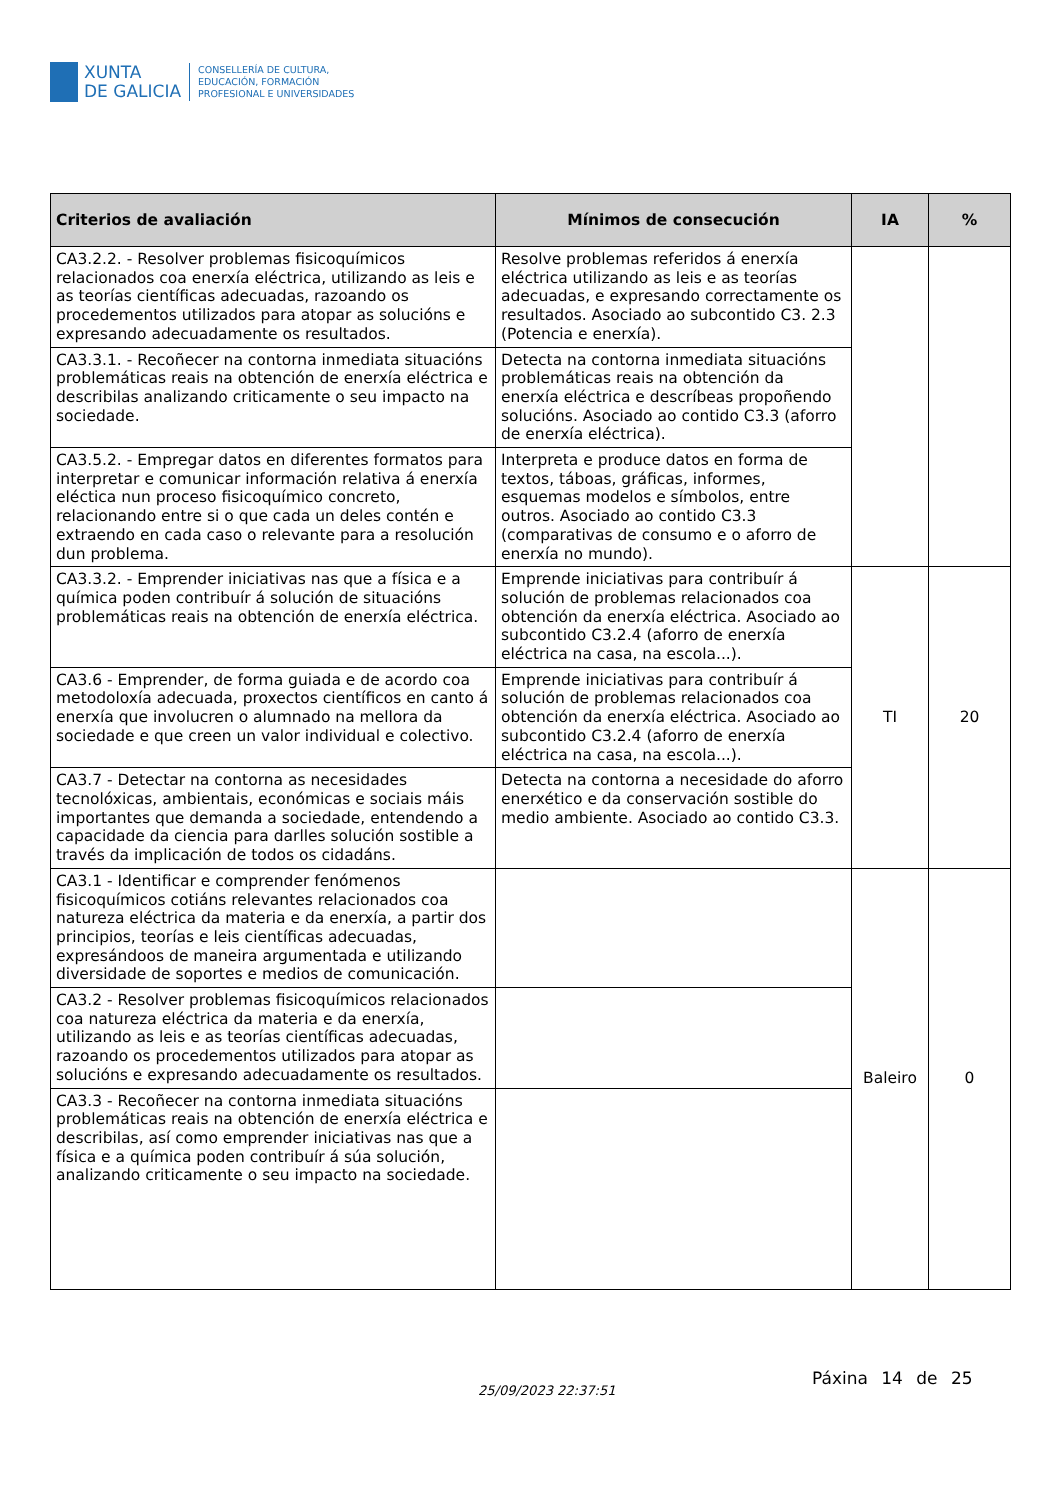XUNTA
DE GALICIA
CONSELLERÍA DE CULTURA,
EDUCACIÓN, FORMACIÓN
PROFESIONAL E UNIVERSIDADES
| Criterios de avaliación | Mínimos de consecución | IA | % |
| --- | --- | --- | --- |
| CA3.2.2. - Resolver problemas fisicoquímicos relacionados coa enerxía eléctrica, utilizando as leis e as teorías científicas adecuadas, razoando os procedementos utilizados para atopar as solucións e expresando adecuadamente os resultados. | Resolve problemas referidos á enerxía eléctrica utilizando as leis e as teorías adecuadas, e expresando correctamente os resultados. Asociado ao subcontido C3. 2.3 (Potencia e enerxía). | | |
| CA3.3.1. - Recoñecer na contorna inmediata situacións problemáticas reais na obtención de enerxía eléctrica e describilas analizando criticamente o seu impacto na sociedade. | Detecta na contorna inmediata situacións problemáticas reais na obtención da enerxía eléctrica e descríbeas propoñendo solucións. Asociado ao contido C3.3 (aforro de enerxía eléctrica). | | |
| CA3.5.2. - Empregar datos en diferentes formatos para interpretar e comunicar información relativa á enerxía eléctica nun proceso fisicoquímico concreto, relacionando entre si o que cada un deles contén e extraendo en cada caso o relevante para a resolución dun problema. | Interpreta e produce datos en forma de textos, táboas, gráficas, informes, esquemas modelos e símbolos, entre outros. Asociado ao contido C3.3 (comparativas de consumo e o aforro de enerxía no mundo). | | |
| CA3.3.2. - Emprender iniciativas nas que a física e a química poden contribuír á solución de situacións problemáticas reais na obtención de enerxía eléctrica. | Emprende iniciativas para contribuír á solución de problemas relacionados coa obtención da enerxía eléctrica. Asociado ao subcontido C3.2.4 (aforro de enerxía eléctrica na casa, na escola...). | TI | 20 |
| CA3.6 - Emprender, de forma guiada e de acordo coa metodoloxía adecuada, proxectos científicos en canto á enerxía que involucren o alumnado na mellora da sociedade e que creen un valor individual e colectivo. | Emprende iniciativas para contribuír á solución de problemas relacionados coa obtención da enerxía eléctrica. Asociado ao subcontido C3.2.4 (aforro de enerxía eléctrica na casa, na escola...). | | |
| CA3.7 - Detectar na contorna as necesidades tecnolóxicas, ambientais, económicas e sociais máis importantes que demanda a sociedade, entendendo a capacidade da ciencia para darlles solución sostible a través da implicación de todos os cidadáns. | Detecta na contorna a necesidade do aforro enerxético e da conservación sostible do medio ambiente. Asociado ao contido C3.3. | | |
| CA3.1 - Identificar e comprender fenómenos fisicoquímicos cotiáns relevantes relacionados coa natureza eléctrica da materia e da enerxía, a partir dos principios, teorías e leis científicas adecuadas, expresándoos de maneira argumentada e utilizando diversidade de soportes e medios de comunicación. | | Baleiro | 0 |
| CA3.2 - Resolver problemas fisicoquímicos relacionados coa natureza eléctrica da materia e da enerxía, utilizando as leis e as teorías científicas adecuadas, razoando os procedementos utilizados para atopar as solucións e expresando adecuadamente os resultados. | | | |
| CA3.3 - Recoñecer na contorna inmediata situacións problemáticas reais na obtención de enerxía eléctrica e describilas, así como emprender iniciativas nas que a física e a química poden contribuír á súa solución, analizando criticamente o seu impacto na sociedade. | | | |
25/09/2023 22:37:51
Páxina 14 de 25